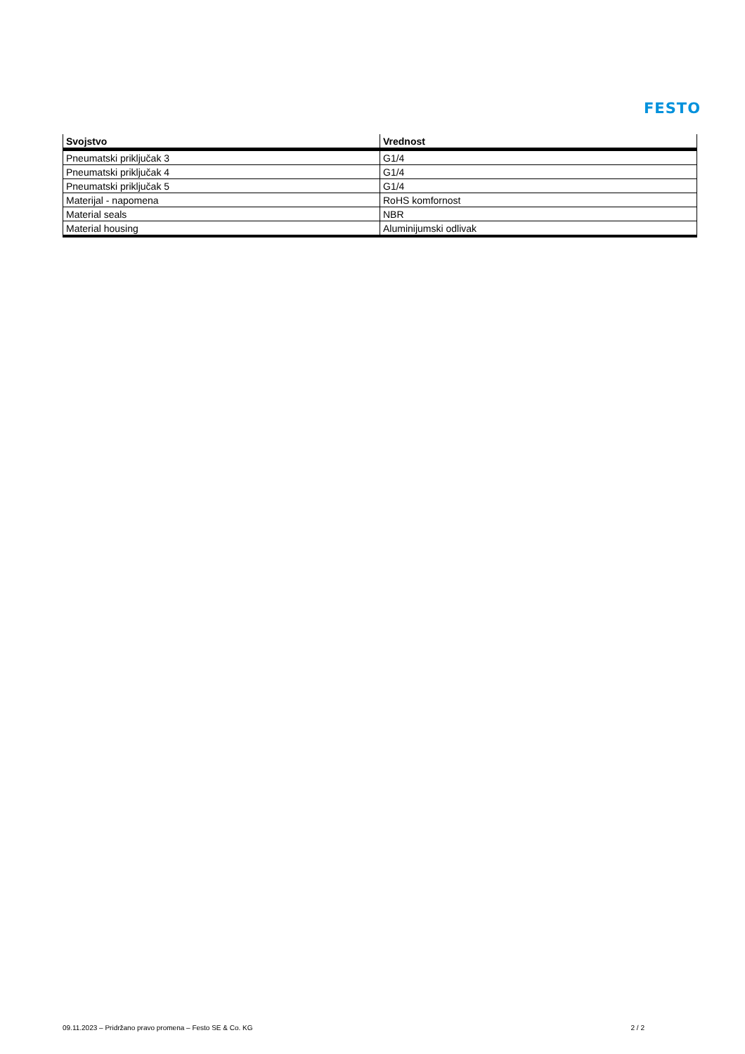FESTO
| Svojstvo | Vrednost |
| --- | --- |
| Pneumatski priključak 3 | G1/4 |
| Pneumatski priključak 4 | G1/4 |
| Pneumatski priključak 5 | G1/4 |
| Materijal - napomena | RoHS komfornost |
| Material seals | NBR |
| Material housing | Aluminijumski odlivak |
09.11.2023 – Pridržano pravo promena – Festo SE & Co. KG 2 / 2